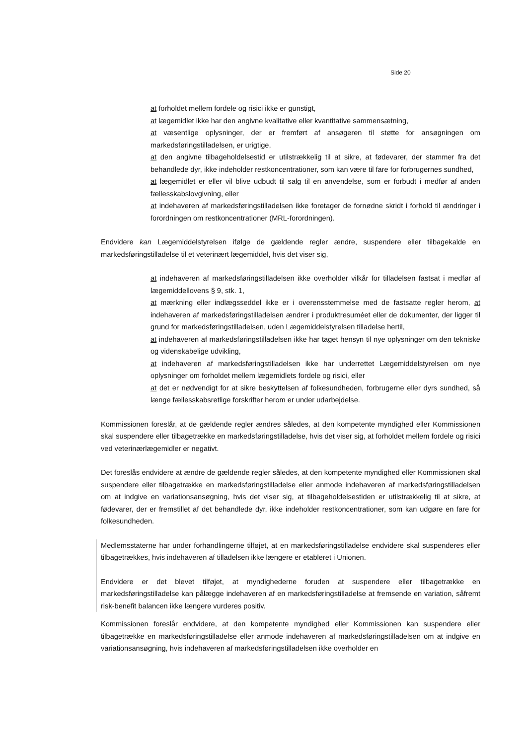Side 20
at forholdet mellem fordele og risici ikke er gunstigt,
at lægemidlet ikke har den angivne kvalitative eller kvantitative sammensætning,
at væsentlige oplysninger, der er fremført af ansøgeren til støtte for ansøgningen om markedsføringstilladelsen, er urigtige,
at den angivne tilbageholdelsestid er utilstrækkelig til at sikre, at fødevarer, der stammer fra det behandlede dyr, ikke indeholder restkoncentrationer, som kan være til fare for forbrugernes sundhed,
at lægemidlet er eller vil blive udbudt til salg til en anvendelse, som er forbudt i medfør af anden fællesskabslovgivning, eller
at indehaveren af markedsføringstilladelsen ikke foretager de fornødne skridt i forhold til ændringer i forordningen om restkoncentrationer (MRL-forordningen).
Endvidere kan Lægemiddelstyrelsen ifølge de gældende regler ændre, suspendere eller tilbagekalde en markedsføringstilladelse til et veterinært lægemiddel, hvis det viser sig,
at indehaveren af markedsføringstilladelsen ikke overholder vilkår for tilladelsen fastsat i medfør af lægemiddellovens § 9, stk. 1,
at mærkning eller indlægsseddel ikke er i overensstemmelse med de fastsatte regler herom, at indehaveren af markedsføringstilladelsen ændrer i produktresuméet eller de dokumenter, der ligger til grund for markedsføringstilladelsen, uden Lægemiddelstyrelsen tilladelse hertil,
at indehaveren af markedsføringstilladelsen ikke har taget hensyn til nye oplysninger om den tekniske og videnskabelige udvikling,
at indehaveren af markedsføringstilladelsen ikke har underrettet Lægemiddelstyrelsen om nye oplysninger om forholdet mellem lægemidlets fordele og risici, eller
at det er nødvendigt for at sikre beskyttelsen af folkesundheden, forbrugerne eller dyrs sundhed, så længe fællesskabsretlige forskrifter herom er under udarbejdelse.
Kommissionen foreslår, at de gældende regler ændres således, at den kompetente myndighed eller Kommissionen skal suspendere eller tilbagetrække en markedsføringstilladelse, hvis det viser sig, at forholdet mellem fordele og risici ved veterinærlægemidler er negativt.
Det foreslås endvidere at ændre de gældende regler således, at den kompetente myndighed eller Kommissionen skal suspendere eller tilbagetrække en markedsføringstilladelse eller anmode indehaveren af markedsføringstilladelsen om at indgive en variationsansøgning, hvis det viser sig, at tilbageholdelsestiden er utilstrækkelig til at sikre, at fødevarer, der er fremstillet af det behandlede dyr, ikke indeholder restkoncentrationer, som kan udgøre en fare for folkesundheden.
Medlemsstaterne har under forhandlingerne tilføjet, at en markedsføringstilladelse endvidere skal suspenderes eller tilbagetrækkes, hvis indehaveren af tilladelsen ikke længere er etableret i Unionen.
Endvidere er det blevet tilføjet, at myndighederne foruden at suspendere eller tilbagetrække en markedsføringstilladelse kan pålægge indehaveren af en markedsføringstilladelse at fremsende en variation, såfremt risk-benefit balancen ikke længere vurderes positiv.
Kommissionen foreslår endvidere, at den kompetente myndighed eller Kommissionen kan suspendere eller tilbagetrække en markedsføringstilladelse eller anmode indehaveren af markedsføringstilladelsen om at indgive en variationsansøgning, hvis indehaveren af markedsføringstilladelsen ikke overholder en